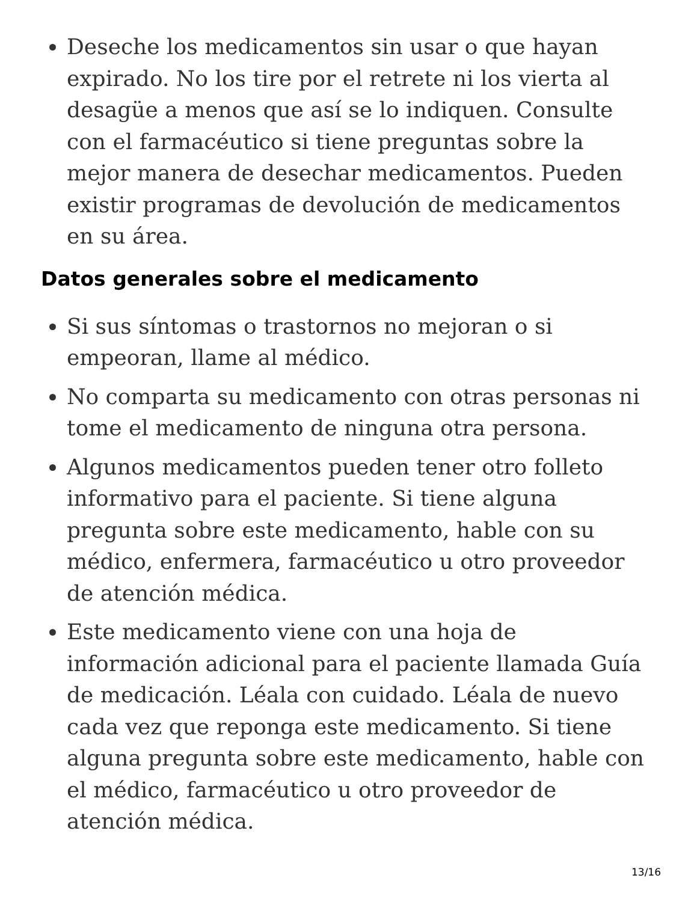Deseche los medicamentos sin usar o que hayan expirado. No los tire por el retrete ni los vierta al desagüe a menos que así se lo indiquen. Consulte con el farmacéutico si tiene preguntas sobre la mejor manera de desechar medicamentos. Pueden existir programas de devolución de medicamentos en su área.
Datos generales sobre el medicamento
Si sus síntomas o trastornos no mejoran o si empeoran, llame al médico.
No comparta su medicamento con otras personas ni tome el medicamento de ninguna otra persona.
Algunos medicamentos pueden tener otro folleto informativo para el paciente. Si tiene alguna pregunta sobre este medicamento, hable con su médico, enfermera, farmacéutico u otro proveedor de atención médica.
Este medicamento viene con una hoja de información adicional para el paciente llamada Guía de medicación. Léala con cuidado. Léala de nuevo cada vez que reponga este medicamento. Si tiene alguna pregunta sobre este medicamento, hable con el médico, farmacéutico u otro proveedor de atención médica.
13/16